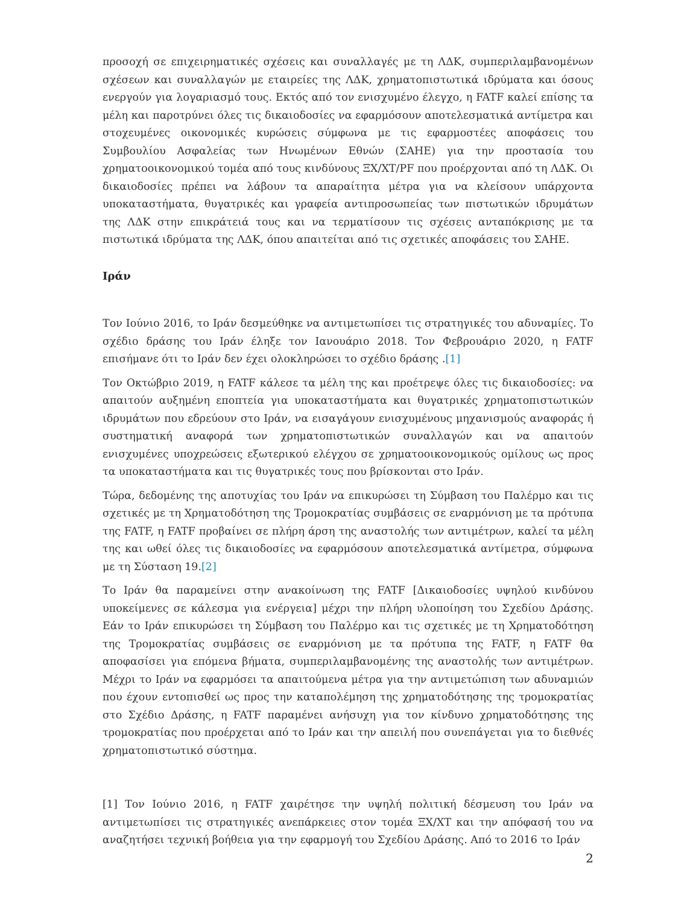προσοχή σε επιχειρηματικές σχέσεις και συναλλαγές με τη ΛΔΚ, συμπεριλαμβανομένων σχέσεων και συναλλαγών με εταιρείες της ΛΔΚ, χρηματοπιστωτικά ιδρύματα και όσους ενεργούν για λογαριασμό τους. Εκτός από τον ενισχυμένο έλεγχο, η FATF καλεί επίσης τα μέλη και παροτρύνει όλες τις δικαιοδοσίες να εφαρμόσουν αποτελεσματικά αντίμετρα και στοχευμένες οικονομικές κυρώσεις σύμφωνα με τις εφαρμοστέες αποφάσεις του Συμβουλίου Ασφαλείας των Ηνωμένων Εθνών (ΣΑΗΕ) για την προστασία του χρηματοοικονομικού τομέα από τους κινδύνους ΞΧ/ΧΤ/PF που προέρχονται από τη ΛΔΚ. Οι δικαιοδοσίες πρέπει να λάβουν τα απαραίτητα μέτρα για να κλείσουν υπάρχοντα υποκαταστήματα, θυγατρικές και γραφεία αντιπροσωπείας των πιστωτικών ιδρυμάτων της ΛΔΚ στην επικράτειά τους και να τερματίσουν τις σχέσεις ανταπόκρισης με τα πιστωτικά ιδρύματα της ΛΔΚ, όπου απαιτείται από τις σχετικές αποφάσεις του ΣΑΗΕ.
Ιράν
Τον Ιούνιο 2016, το Ιράν δεσμεύθηκε να αντιμετωπίσει τις στρατηγικές του αδυναμίες. Το σχέδιο δράσης του Ιράν έληξε τον Ιανουάριο 2018. Τον Φεβρουάριο 2020, η FATF επισήμανε ότι το Ιράν δεν έχει ολοκληρώσει το σχέδιο δράσης .[1]
Τον Οκτώβριο 2019, η FATF κάλεσε τα μέλη της και προέτρεψε όλες τις δικαιοδοσίες: να απαιτούν αυξημένη εποπτεία για υποκαταστήματα και θυγατρικές χρηματοπιστωτικών ιδρυμάτων που εδρεύουν στο Ιράν, να εισαγάγουν ενισχυμένους μηχανισμούς αναφοράς ή συστηματική αναφορά των χρηματοπιστωτικών συναλλαγών και να απαιτούν ενισχυμένες υποχρεώσεις εξωτερικού ελέγχου σε χρηματοοικονομικούς ομίλους ως προς τα υποκαταστήματα και τις θυγατρικές τους που βρίσκονται στο Ιράν.
Τώρα, δεδομένης της αποτυχίας του Ιράν να επικυρώσει τη Σύμβαση του Παλέρμο και τις σχετικές με τη Χρηματοδότηση της Τρομοκρατίας συμβάσεις σε εναρμόνιση με τα πρότυπα της FATF, η FATF προβαίνει σε πλήρη άρση της αναστολής των αντιμέτρων, καλεί τα μέλη της και ωθεί όλες τις δικαιοδοσίες να εφαρμόσουν αποτελεσματικά αντίμετρα, σύμφωνα με τη Σύσταση 19.[2]
Το Ιράν θα παραμείνει στην ανακοίνωση της FATF [Δικαιοδοσίες υψηλού κινδύνου υποκείμενες σε κάλεσμα για ενέργεια] μέχρι την πλήρη υλοποίηση του Σχεδίου Δράσης. Εάν το Ιράν επικυρώσει τη Σύμβαση του Παλέρμο και τις σχετικές με τη Χρηματοδότηση της Τρομοκρατίας συμβάσεις σε εναρμόνιση με τα πρότυπα της FATF, η FATF θα αποφασίσει για επόμενα βήματα, συμπεριλαμβανομένης της αναστολής των αντιμέτρων. Μέχρι το Ιράν να εφαρμόσει τα απαιτούμενα μέτρα για την αντιμετώπιση των αδυναμιών που έχουν εντοπισθεί ως προς την καταπολέμηση της χρηματοδότησης της τρομοκρατίας στο Σχέδιο Δράσης, η FATF παραμένει ανήσυχη για τον κίνδυνο χρηματοδότησης της τρομοκρατίας που προέρχεται από το Ιράν και την απειλή που συνεπάγεται για το διεθνές χρηματοπιστωτικό σύστημα.
[1] Τον Ιούνιο 2016, η FATF χαιρέτησε την υψηλή πολιτική δέσμευση του Ιράν να αντιμετωπίσει τις στρατηγικές ανεπάρκειες στον τομέα ΞΧ/ΧΤ και την απόφασή του να αναζητήσει τεχνική βοήθεια για την εφαρμογή του Σχεδίου Δράσης. Από το 2016 το Ιράν
2